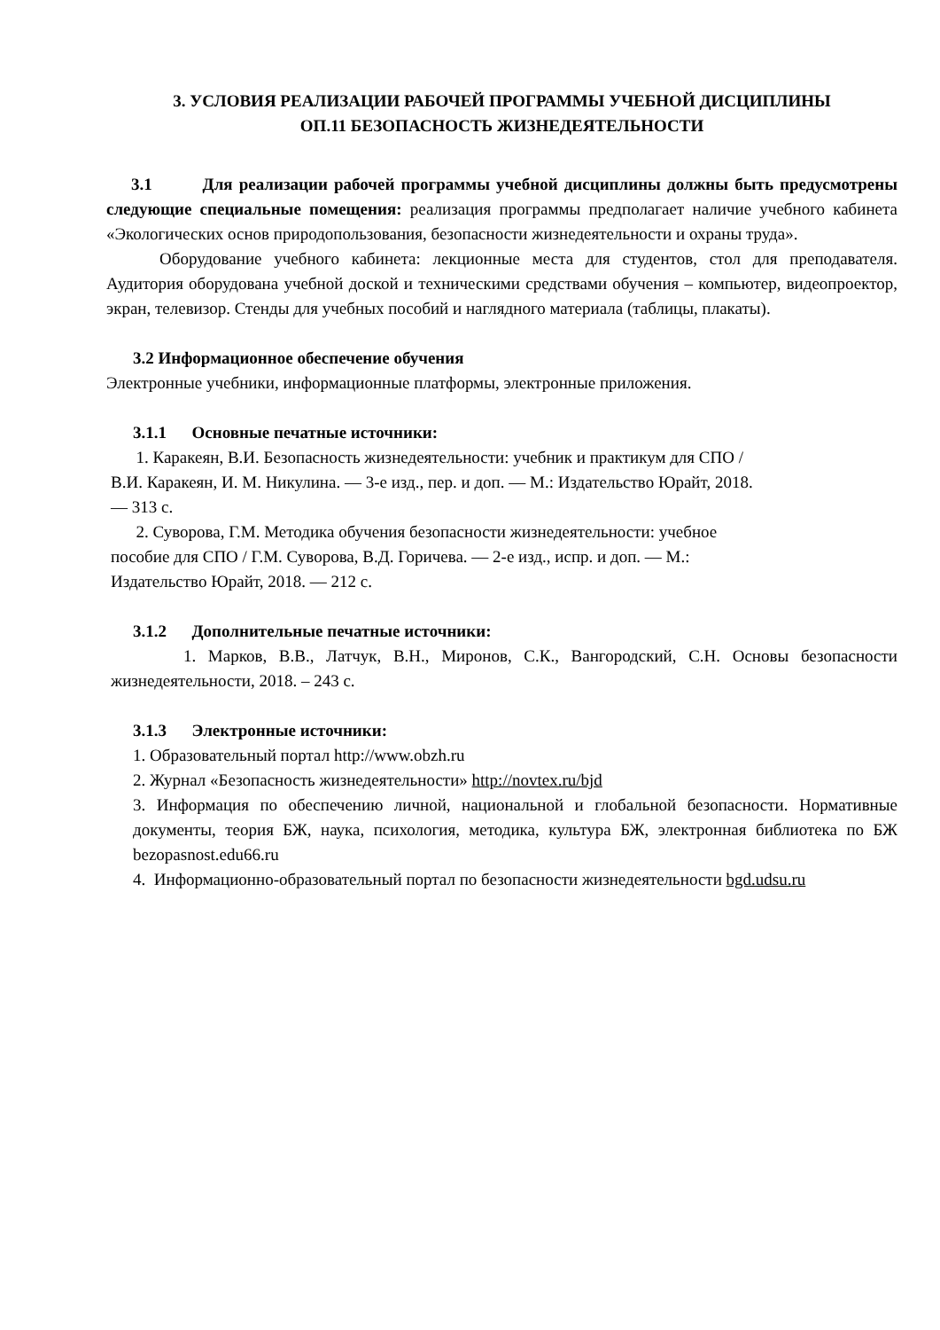3. УСЛОВИЯ РЕАЛИЗАЦИИ РАБОЧЕЙ ПРОГРАММЫ УЧЕБНОЙ ДИСЦИПЛИНЫ
ОП.11 БЕЗОПАСНОСТЬ ЖИЗНЕДЕЯТЕЛЬНОСТИ
3.1 Для реализации рабочей программы учебной дисциплины должны быть предусмотрены следующие специальные помещения: реализация программы предполагает наличие учебного кабинета «Экологических основ природопользования, безопасности жизнедеятельности и охраны труда».
Оборудование учебного кабинета: лекционные места для студентов, стол для преподавателя. Аудитория оборудована учебной доской и техническими средствами обучения – компьютер, видеопроектор, экран, телевизор. Стенды для учебных пособий и наглядного материала (таблицы, плакаты).
3.2 Информационное обеспечение обучения
Электронные учебники, информационные платформы, электронные приложения.
3.1.1 Основные печатные источники:
1. Каракеян, В.И. Безопасность жизнедеятельности: учебник и практикум для СПО /
В.И. Каракеян, И. М. Никулина. — 3-е изд., пер. и доп. — М.: Издательство Юрайт, 2018.
— 313 с.
2. Суворова, Г.М. Методика обучения безопасности жизнедеятельности: учебное
пособие для СПО / Г.М. Суворова, В.Д. Горичева. — 2-е изд., испр. и доп. — М.:
Издательство Юрайт, 2018. — 212 с.
3.1.2 Дополнительные печатные источники:
1. Марков, В.В., Латчук, В.Н., Миронов, С.К., Вангородский, С.Н. Основы безопасности жизнедеятельности, 2018. – 243 с.
3.1.3 Электронные источники:
1. Образовательный портал http://www.obzh.ru
2. Журнал «Безопасность жизнедеятельности» http://novtex.ru/bjd
3. Информация по обеспечению личной, национальной и глобальной безопасности. Нормативные документы, теория БЖ, наука, психология, методика, культура БЖ, электронная библиотека по БЖ bezopasnost.edu66.ru
4. Информационно-образовательный портал по безопасности жизнедеятельности bgd.udsu.ru